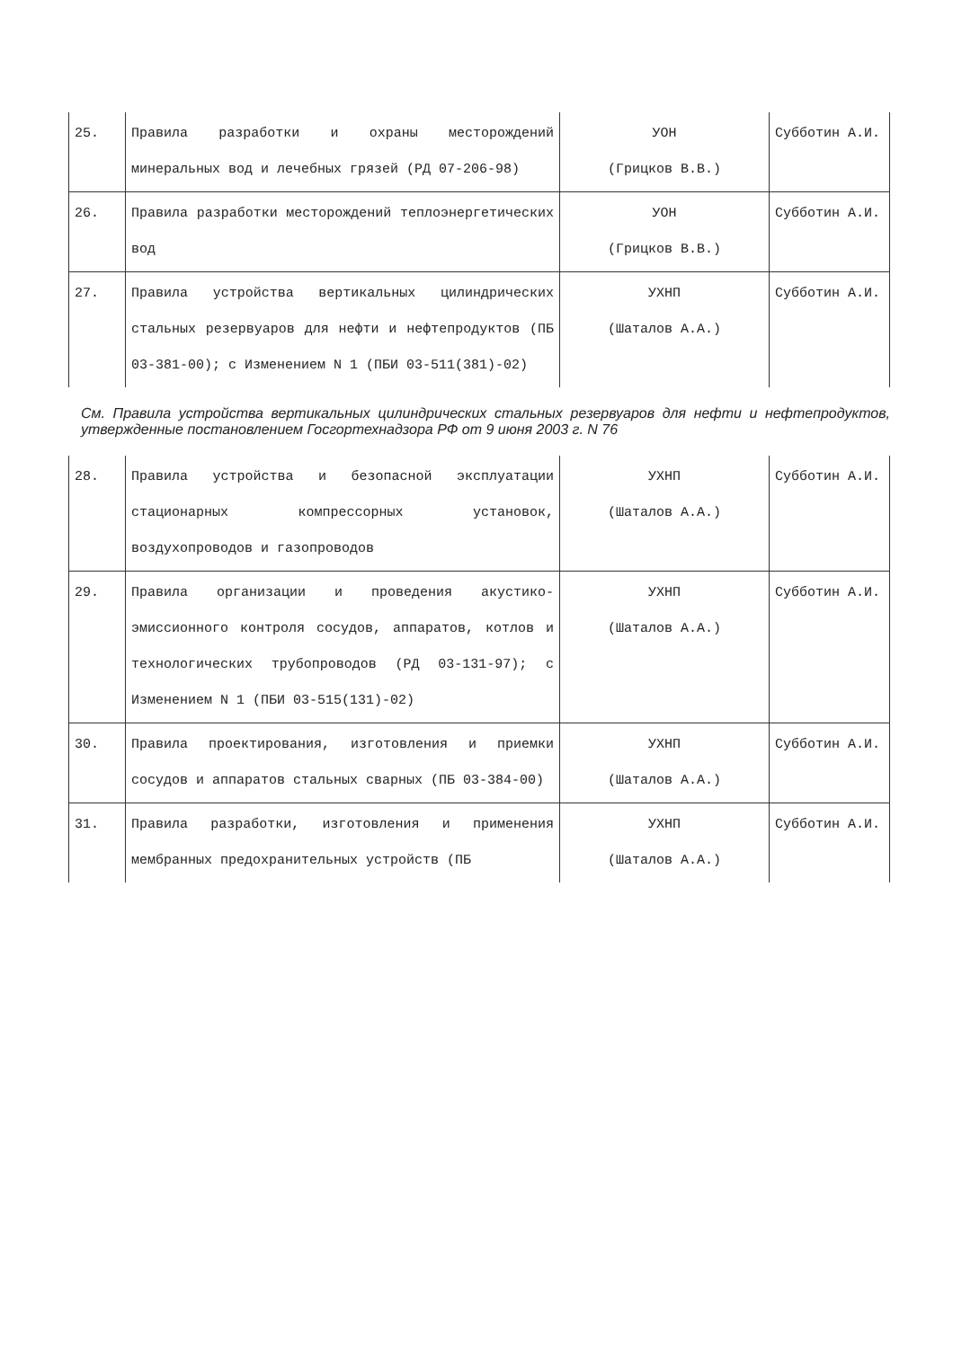| 25. | Правила разработки и охраны месторождений минеральных вод и лечебных грязей (РД 07-206-98) | УОН (Грицков В.В.) | Субботин А.И. |
| 26. | Правила разработки месторождений теплоэнергетических вод | УОН (Грицков В.В.) | Субботин А.И. |
| 27. | Правила устройства вертикальных цилиндрических стальных резервуаров для нефти и нефтепродуктов (ПБ 03-381-00); с Изменением N 1 (ПБИ 03-511(381)-02) | УХНП (Шаталов А.А.) | Субботин А.И. |
См. Правила устройства вертикальных цилиндрических стальных резервуаров для нефти и нефтепродуктов, утвержденные постановлением Госгортехнадзора РФ от 9 июня 2003 г. N 76
| 28. | Правила устройства и безопасной эксплуатации стационарных компрессорных установок, воздухопроводов и газопроводов | УХНП (Шаталов А.А.) | Субботин А.И. |
| 29. | Правила организации и проведения акустико-эмиссионного контроля сосудов, аппаратов, котлов и технологических трубопроводов (РД 03-131-97); с Изменением N 1 (ПБИ 03-515(131)-02) | УХНП (Шаталов А.А.) | Субботин А.И. |
| 30. | Правила проектирования, изготовления и приемки сосудов и аппаратов стальных сварных (ПБ 03-384-00) | УХНП (Шаталов А.А.) | Субботин А.И. |
| 31. | Правила разработки, изготовления и применения мембранных предохранительных устройств (ПБ | УХНП (Шаталов А.А.) | Субботин А.И. |